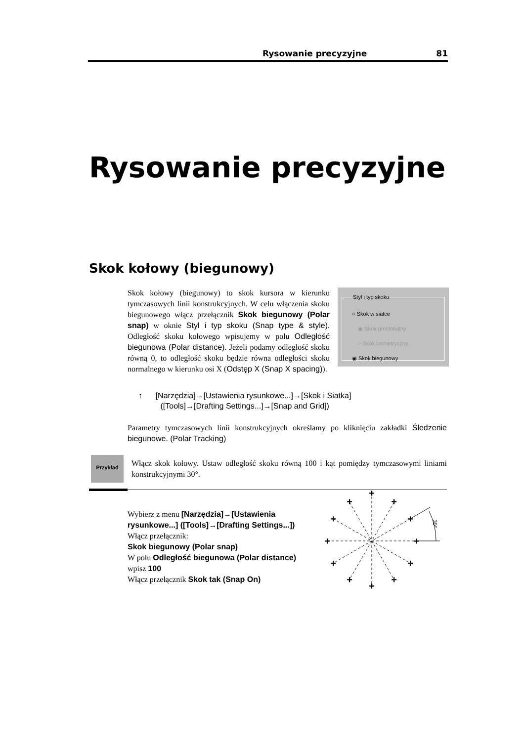Rysowanie precyzyjne 81
Rysowanie precyzyjne
Skok kołowy (biegunowy)
Styl i typ skoku
○ Skok w siatce
◉ Skok prostokątny
○ Skok izometryczny
◉ Skok biegunowy
Skok kołowy (biegunowy) to skok kursora w kierunku tymczasowych linii konstrukcyjnych. W celu włączenia skoku biegunowego włącz przełącznik Skok biegunowy (Polar snap) w oknie Styl i typ skoku (Snap type & style). Odległość skoku kołowego wpisujemy w polu Odległość biegunowa (Polar distance). Jeżeli podamy odległość skoku równą 0, to odległość skoku będzie równa odległości skoku normalnego w kierunku osi X (Odstęp X (Snap X spacing)).
↑ [Narzędzia]→[Ustawienia rysunkowe...]→[Skok i Siatka]
([Tools]→[Drafting Settings...]→[Snap and Grid])
Parametry tymczasowych linii konstrukcyjnych określamy po kliknięciu zakładki Śledzenie biegunowe. (Polar Tracking)
Przykład
Włącz skok kołowy. Ustaw odległość skoku równą 100 i kąt pomiędzy tymczasowymi liniami konstrukcyjnymi 30°.
Wybierz z menu [Narzędzia]→[Ustawienia rysunkowe...] ([Tools]→[Drafting Settings...])
Włącz przełącznik:
Skok biegunowy (Polar snap)
W polu Odległość biegunowa (Polar distance) wpisz 100
Włącz przełącznik Skok tak (Snap On)
+
+
+
+
+
+
+
+
+
+
+
+
30°